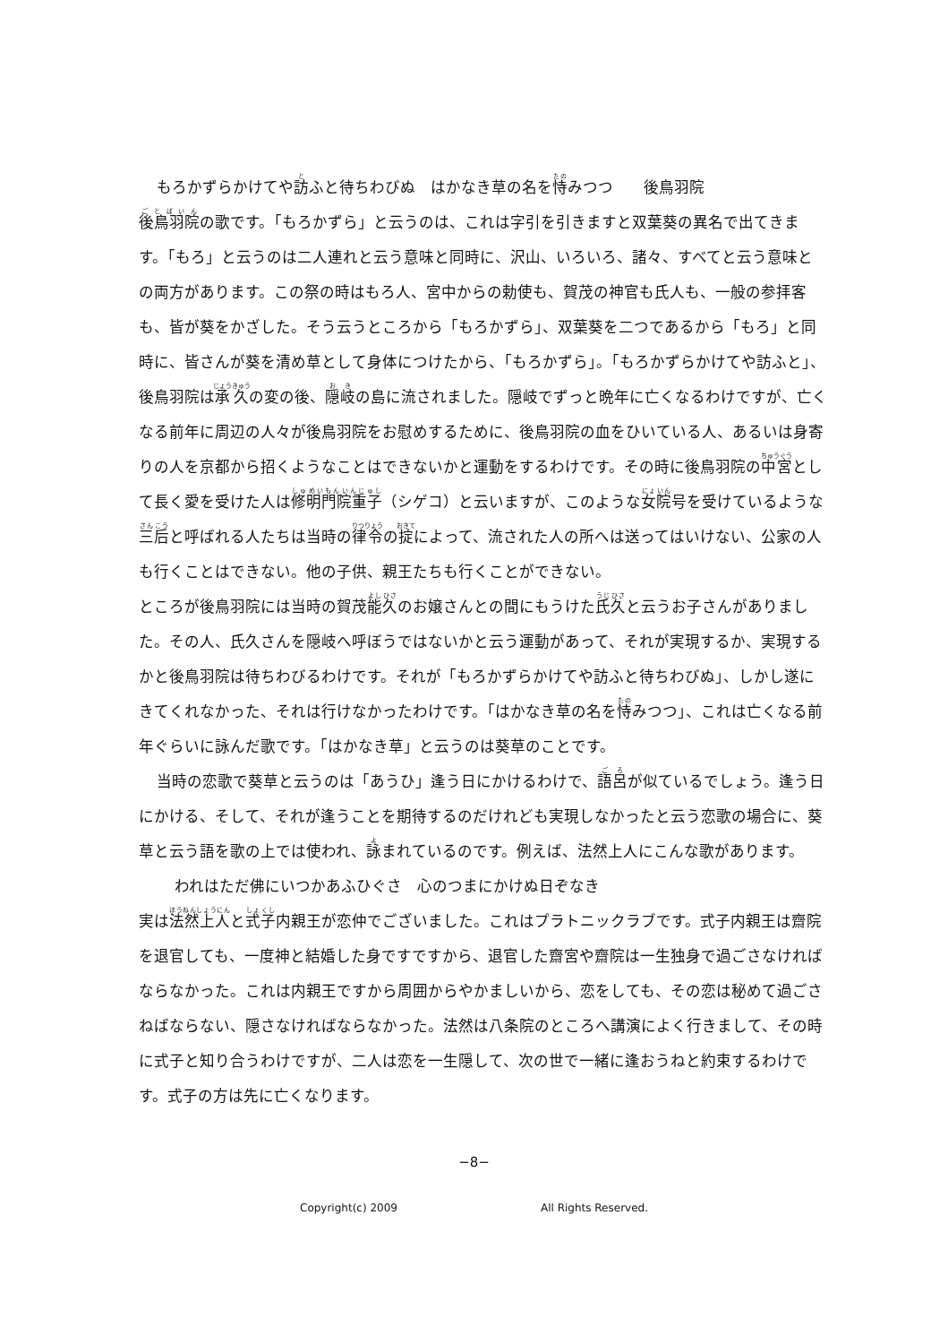もろかずらかけてや訪ふと待ちわびぬ　はかなき草の名を恃みつつ　　後鳥羽院
後鳥羽院の歌です。「もろかずら」と云うのは、これは字引を引きますと双葉葵の異名で出てきます。「もろ」と云うのは二人連れと云う意味と同時に、沢山、いろいろ、諸々、すべてと云う意味との両方があります。この祭の時はもろ人、宮中からの勅使も、賀茂の神官も氏人も、一般の参拝客も、皆が葵をかざした。そう云うところから「もろかずら」、双葉葵を二つであるから「もろ」と同時に、皆さんが葵を清め草として身体につけたから、「もろかずら」。「もろかずらかけてや訪ふと」、後鳥羽院は承久の変の後、隠岐の島に流されました。隠岐でずっと晩年に亡くなるわけですが、亡くなる前年に周辺の人々が後鳥羽院をお慰めするために、後鳥羽院の血をひいている人、あるいは身寄りの人を京都から招くようなことはできないかと運動をするわけです。その時に後鳥羽院の中宮として長く愛を受けた人は修明門院重子（シゲコ）と云いますが、このような女院号を受けているような三后と呼ばれる人たちは当時の律令の掟によって、流された人の所へは送ってはいけない、公家の人も行くことはできない。他の子供、親王たちも行くことができない。
ところが後鳥羽院には当時の賀茂能久のお嬢さんとの間にもうけた氏久と云うお子さんがありました。その人、氏久さんを隠岐へ呼ぼうではないかと云う運動があって、それが実現するか、実現するかと後鳥羽院は待ちわびるわけです。それが「もろかずらかけてや訪ふと待ちわびぬ」、しかし遂にきてくれなかった、それは行けなかったわけです。「はかなき草の名を恃みつつ」、これは亡くなる前年ぐらいに詠んだ歌です。「はかなき草」と云うのは葵草のことです。
当時の恋歌で葵草と云うのは「あうひ」逢う日にかけるわけで、語呂が似ているでしょう。逢う日にかける、そして、それが逢うことを期待するのだけれども実現しなかったと云う恋歌の場合に、葵草と云う語を歌の上では使われ、詠まれているのです。例えば、法然上人にこんな歌があります。
われはただ佛にいつかあふひぐさ　心のつまにかけぬ日ぞなき
実は法然上人と式子内親王が恋仲でございました。これはプラトニックラブです。式子内親王は齋院を退官しても、一度神と結婚した身ですですから、退官した齋宮や齋院は一生独身で過ごさなければならなかった。これは内親王ですから周囲からやかましいから、恋をしても、その恋は秘めて過ごさねばならない、隠さなければならなかった。法然は八条院のところへ講演によく行きまして、その時に式子と知り合うわけですが、二人は恋を一生隠して、次の世で一緒に逢おうねと約束するわけです。式子の方は先に亡くなります。
−8−
Copyright(c) 2009 All Rights Reserved.